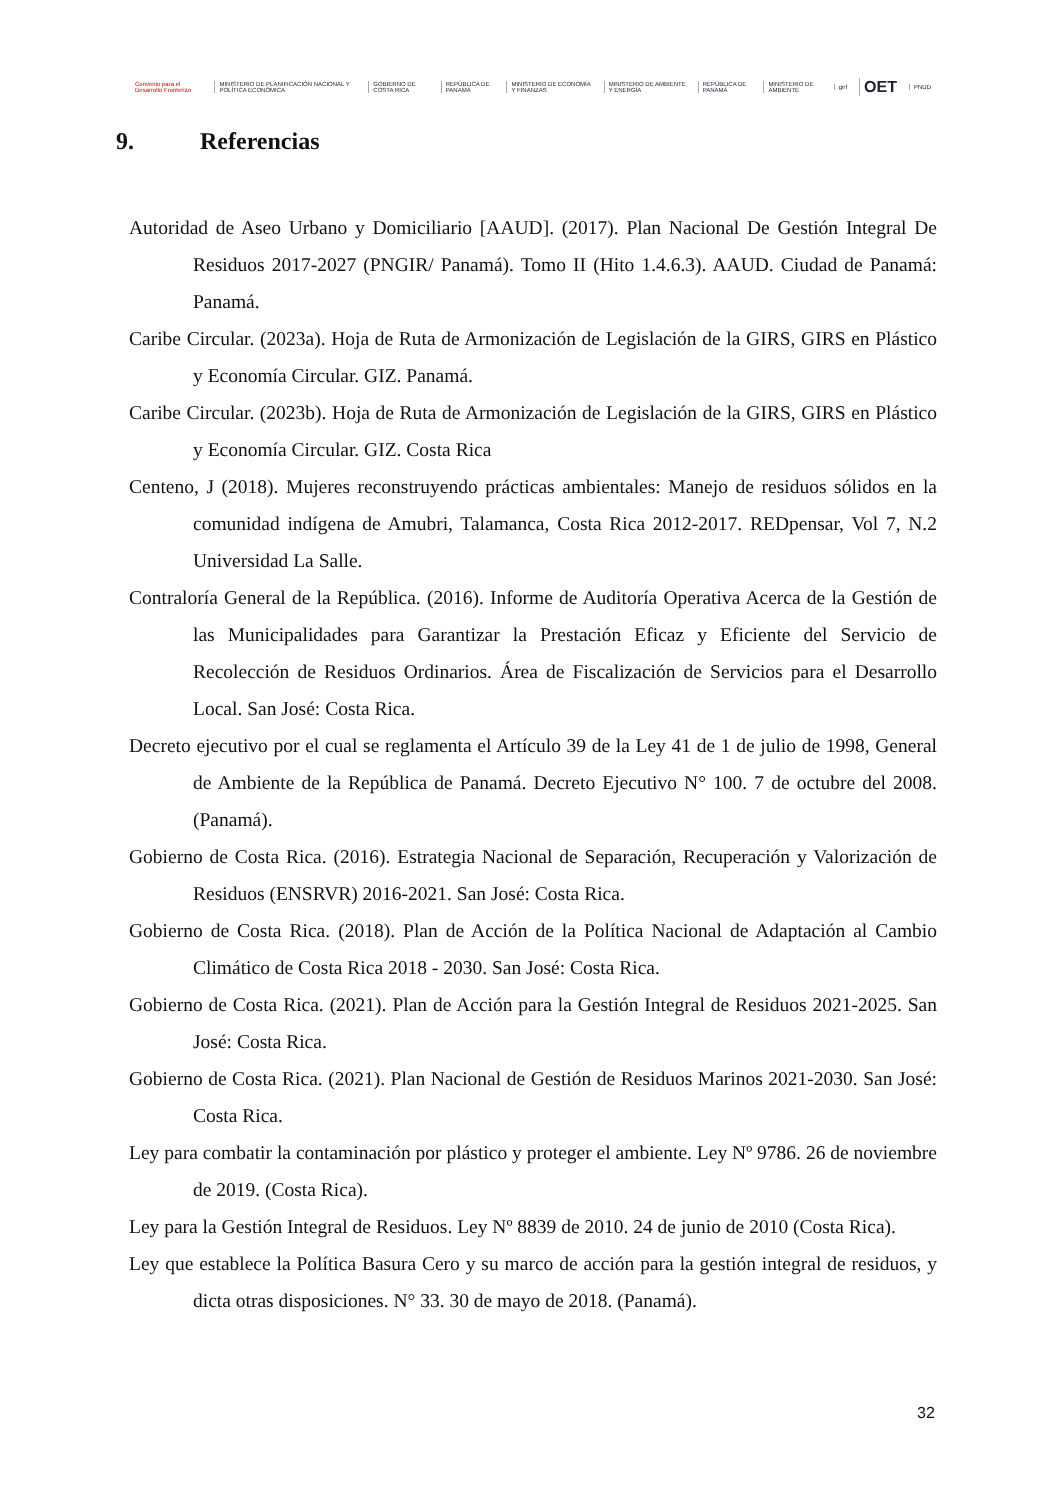Convenio para el Desarrollo Fronterizo
MINISTERIO DE PLANIFICACIÓN NACIONAL Y POLÍTICA ECONÓMICA
GOBIERNO DE COSTA RICA REPÚBLICA DE PANAMÁ
MINISTERIO DE ECONOMÍA Y FINANZAS
MINISTERIO DE AMBIENTE Y ENERGÍA
REPÚBLICA DE PANAMÁ MINISTERIO DE AMBIENTE gef
OET
PNUD
9. Referencias
Autoridad de Aseo Urbano y Domiciliario [AAUD]. (2017). Plan Nacional De Gestión Integral De Residuos 2017-2027 (PNGIR/ Panamá). Tomo II (Hito 1.4.6.3). AAUD. Ciudad de Panamá: Panamá.
Caribe Circular. (2023a). Hoja de Ruta de Armonización de Legislación de la GIRS, GIRS en Plástico y Economía Circular. GIZ. Panamá.
Caribe Circular. (2023b). Hoja de Ruta de Armonización de Legislación de la GIRS, GIRS en Plástico y Economía Circular. GIZ. Costa Rica
Centeno, J (2018). Mujeres reconstruyendo prácticas ambientales: Manejo de residuos sólidos en la comunidad indígena de Amubri, Talamanca, Costa Rica 2012-2017. REDpensar, Vol 7, N.2 Universidad La Salle.
Contraloría General de la República. (2016). Informe de Auditoría Operativa Acerca de la Gestión de las Municipalidades para Garantizar la Prestación Eficaz y Eficiente del Servicio de Recolección de Residuos Ordinarios. Área de Fiscalización de Servicios para el Desarrollo Local. San José: Costa Rica.
Decreto ejecutivo por el cual se reglamenta el Artículo 39 de la Ley 41 de 1 de julio de 1998, General de Ambiente de la República de Panamá. Decreto Ejecutivo N° 100. 7 de octubre del 2008. (Panamá).
Gobierno de Costa Rica. (2016). Estrategia Nacional de Separación, Recuperación y Valorización de Residuos (ENSRVR) 2016-2021. San José: Costa Rica.
Gobierno de Costa Rica. (2018). Plan de Acción de la Política Nacional de Adaptación al Cambio Climático de Costa Rica 2018 - 2030. San José: Costa Rica.
Gobierno de Costa Rica. (2021). Plan de Acción para la Gestión Integral de Residuos 2021-2025. San José: Costa Rica.
Gobierno de Costa Rica. (2021). Plan Nacional de Gestión de Residuos Marinos 2021-2030. San José: Costa Rica.
Ley para combatir la contaminación por plástico y proteger el ambiente. Ley Nº 9786. 26 de noviembre de 2019. (Costa Rica).
Ley para la Gestión Integral de Residuos. Ley Nº 8839 de 2010. 24 de junio de 2010 (Costa Rica).
Ley que establece la Política Basura Cero y su marco de acción para la gestión integral de residuos, y dicta otras disposiciones. N° 33. 30 de mayo de 2018. (Panamá).
32